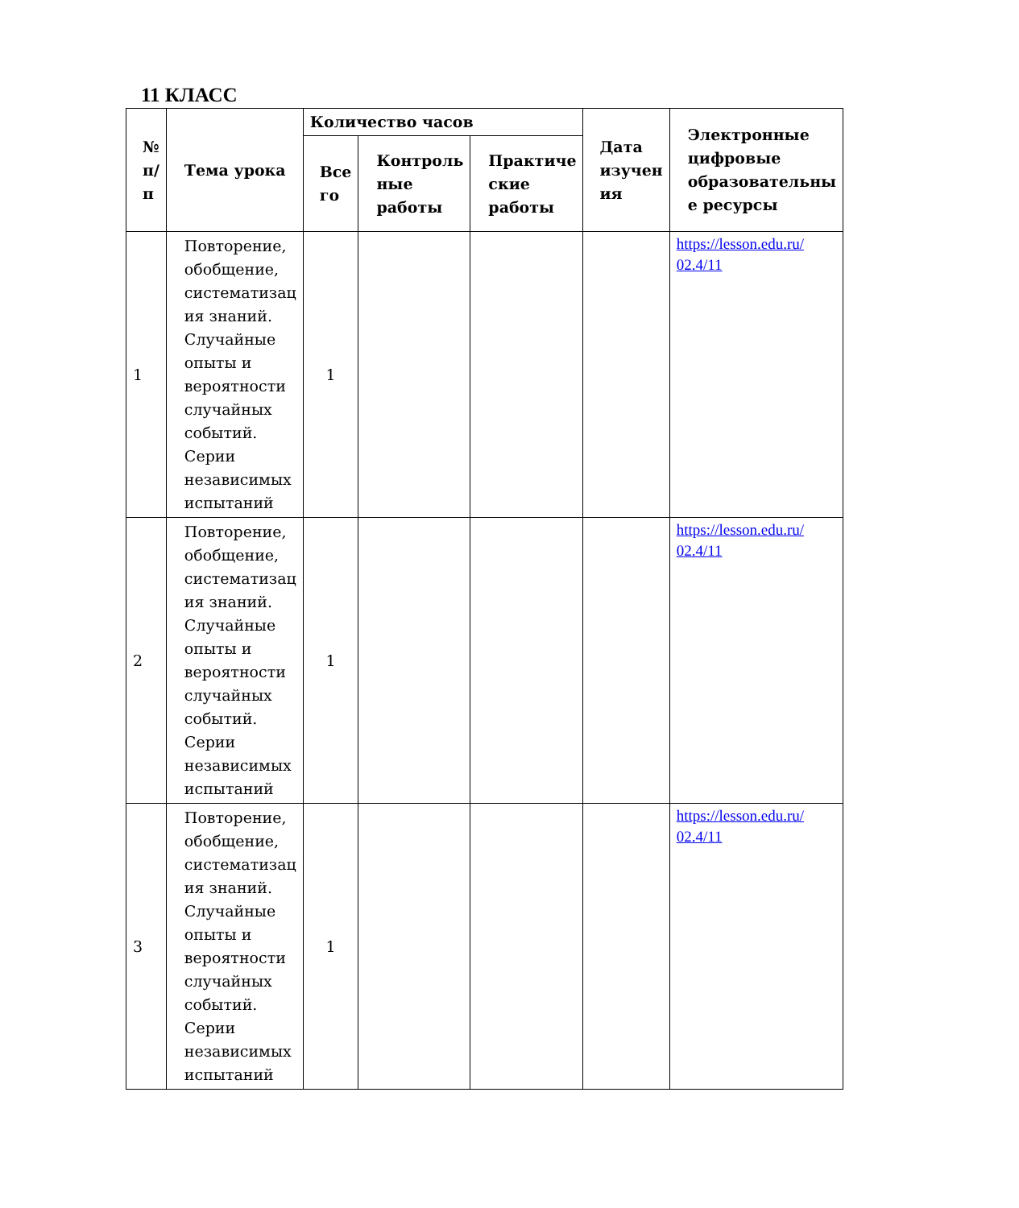11 КЛАСС
| № п/ п | Тема урока | Количество часов | | | Дата изучен ия | Электронные цифровые образовательны е ресурсы |
| --- | --- | --- | --- | --- | --- | --- |
| | | Все го | Контроль ные работы | Практиче ские работы | | |
| 1 | Повторение, обобщение, систематизац ия знаний. Случайные опыты и вероятности случайных событий. Серии независимых испытаний | 1 | | | | https://lesson.edu.ru/ 02.4/11 |
| 2 | Повторение, обобщение, систематизац ия знаний. Случайные опыты и вероятности случайных событий. Серии независимых испытаний | 1 | | | | https://lesson.edu.ru/ 02.4/11 |
| 3 | Повторение, обобщение, систематизац ия знаний. Случайные опыты и вероятности случайных событий. Серии независимых испытаний | 1 | | | | https://lesson.edu.ru/ 02.4/11 |